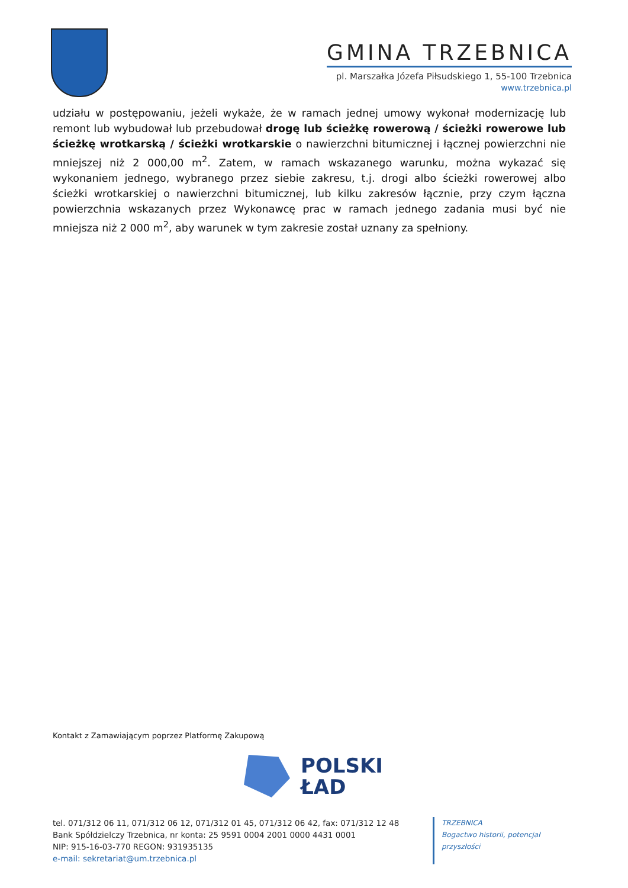GMINA TRZEBNICA
pl. Marszałka Józefa Piłsudskiego 1, 55-100 Trzebnica
www.trzebnica.pl
udziału w postępowaniu, jeżeli wykaże, że w ramach jednej umowy wykonał modernizację lub remont lub wybudował lub przebudował drogę lub ścieżkę rowerową / ścieżki rowerowe lub ścieżkę wrotkarską / ścieżki wrotkarskie o nawierzchni bitumicznej i łącznej powierzchni nie mniejszej niż 2 000,00 m<sup>2</sup>. Zatem, w ramach wskazanego warunku, można wykazać się wykonaniem jednego, wybranego przez siebie zakresu, t.j. drogi albo ścieżki rowerowej albo ścieżki wrotkarskiej o nawierzchni bitumicznej, lub kilku zakresów łącznie, przy czym łączna powierzchnia wskazanych przez Wykonawcę prac w ramach jednego zadania musi być nie mniejsza niż 2 000 m<sup>2</sup>, aby warunek w tym zakresie został uznany za spełniony.
Kontakt z Zamawiającym poprzez Platformę Zakupową
POLSKI
ŁAD
tel. 071/312 06 11, 071/312 06 12, 071/312 01 45, 071/312 06 42, fax: 071/312 12 48
Bank Spółdzielczy Trzebnica, nr konta: 25 9591 0004 2001 0000 4431 0001
NIP: 915-16-03-770 REGON: 931935135
e-mail: sekretariat@um.trzebnica.pl
TRZEBNICA
Bogactwo historii, potencjał przyszłości